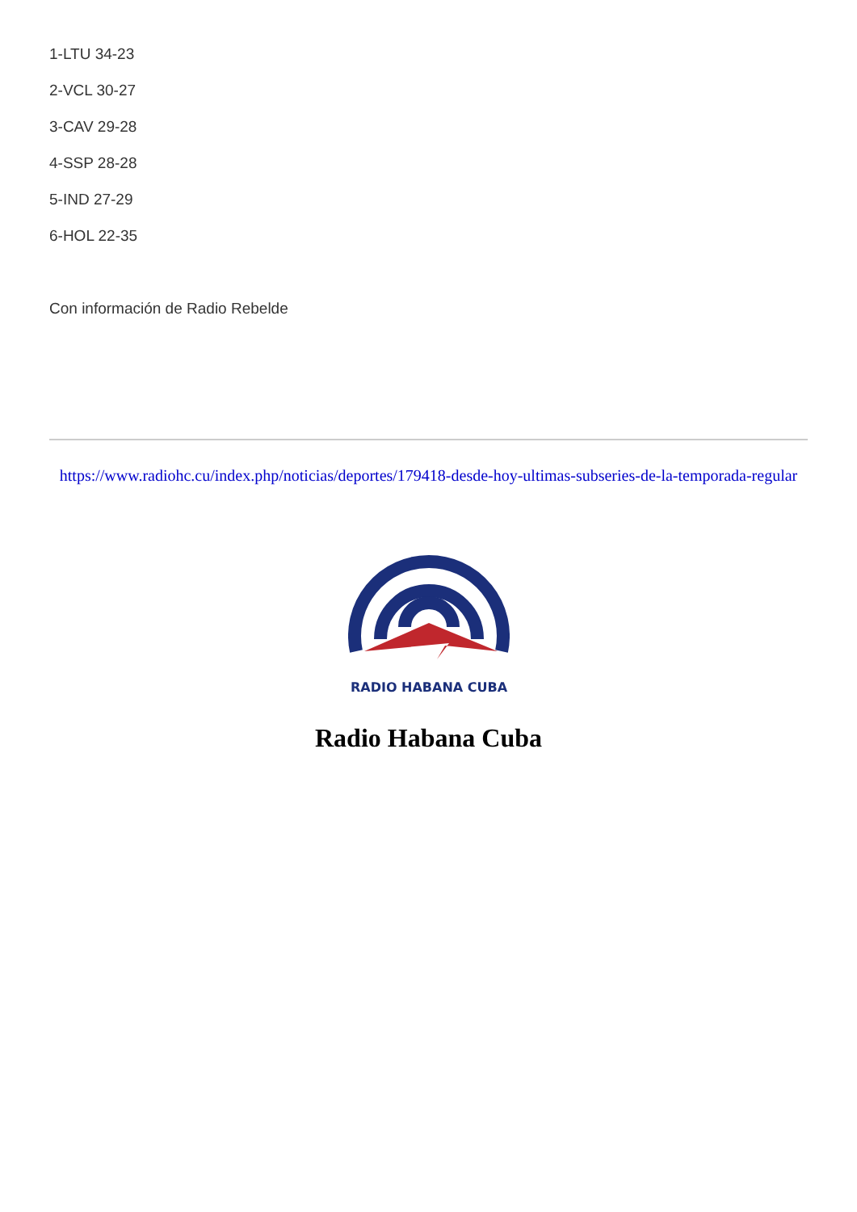1-LTU 34-23
2-VCL 30-27
3-CAV 29-28
4-SSP 28-28
5-IND 27-29
6-HOL 22-35
Con información de Radio Rebelde
https://www.radiohc.cu/index.php/noticias/deportes/179418-desde-hoy-ultimas-subseries-de-la-temporada-regular
RADIO HABANA CUBA
Radio Habana Cuba